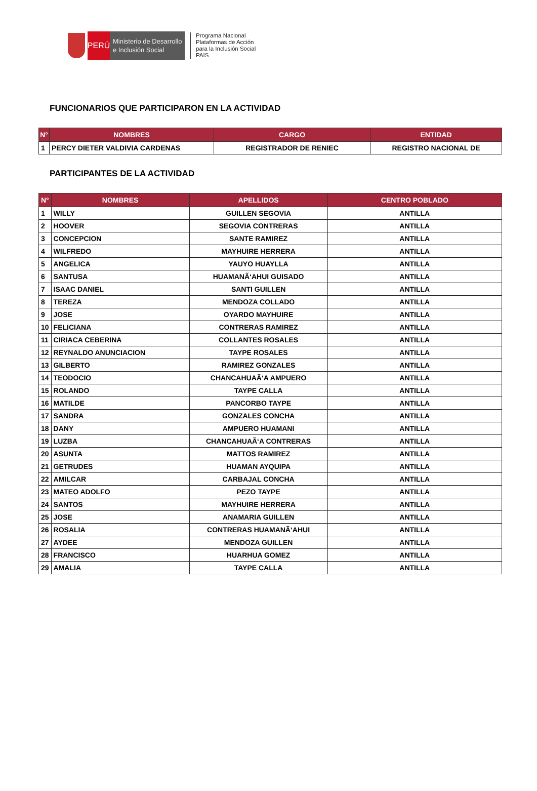PERÚ
Ministerio de Desarrollo
e Inclusión Social
Programa Nacional
Plataformas de Acción
para la Inclusión Social
PAIS
FUNCIONARIOS QUE PARTICIPARON EN LA ACTIVIDAD
| N° | NOMBRES | CARGO | ENTIDAD |
| --- | --- | --- | --- |
| 1 | PERCY DIETER VALDIVIA CARDENAS | REGISTRADOR DE RENIEC | REGISTRO NACIONAL DE |
PARTICIPANTES DE LA ACTIVIDAD
| N° | NOMBRES | APELLIDOS | CENTRO POBLADO |
| --- | --- | --- | --- |
| 1 | WILLY | GUILLEN SEGOVIA | ANTILLA |
| 2 | HOOVER | SEGOVIA CONTRERAS | ANTILLA |
| 3 | CONCEPCION | SANTE RAMIREZ | ANTILLA |
| 4 | WILFREDO | MAYHUIRE HERRERA | ANTILLA |
| 5 | ANGELICA | YAUYO HUAYLLA | ANTILLA |
| 6 | SANTUSA | HUAMANÃ‘AHUI GUISADO | ANTILLA |
| 7 | ISAAC DANIEL | SANTI GUILLEN | ANTILLA |
| 8 | TEREZA | MENDOZA COLLADO | ANTILLA |
| 9 | JOSE | OYARDO MAYHUIRE | ANTILLA |
| 10 | FELICIANA | CONTRERAS RAMIREZ | ANTILLA |
| 11 | CIRIACA CEBERINA | COLLANTES ROSALES | ANTILLA |
| 12 | REYNALDO ANUNCIACION | TAYPE ROSALES | ANTILLA |
| 13 | GILBERTO | RAMIREZ GONZALES | ANTILLA |
| 14 | TEODOCIO | CHANCAHUAÃ‘A AMPUERO | ANTILLA |
| 15 | ROLANDO | TAYPE CALLA | ANTILLA |
| 16 | MATILDE | PANCORBO TAYPE | ANTILLA |
| 17 | SANDRA | GONZALES CONCHA | ANTILLA |
| 18 | DANY | AMPUERO HUAMANI | ANTILLA |
| 19 | LUZBA | CHANCAHUAÃ‘A CONTRERAS | ANTILLA |
| 20 | ASUNTA | MATTOS RAMIREZ | ANTILLA |
| 21 | GETRUDES | HUAMAN AYQUIPA | ANTILLA |
| 22 | AMILCAR | CARBAJAL CONCHA | ANTILLA |
| 23 | MATEO ADOLFO | PEZO TAYPE | ANTILLA |
| 24 | SANTOS | MAYHUIRE HERRERA | ANTILLA |
| 25 | JOSE | ANAMARIA GUILLEN | ANTILLA |
| 26 | ROSALIA | CONTRERAS HUAMANÃ‘AHUI | ANTILLA |
| 27 | AYDEE | MENDOZA GUILLEN | ANTILLA |
| 28 | FRANCISCO | HUARHUA GOMEZ | ANTILLA |
| 29 | AMALIA | TAYPE CALLA | ANTILLA |